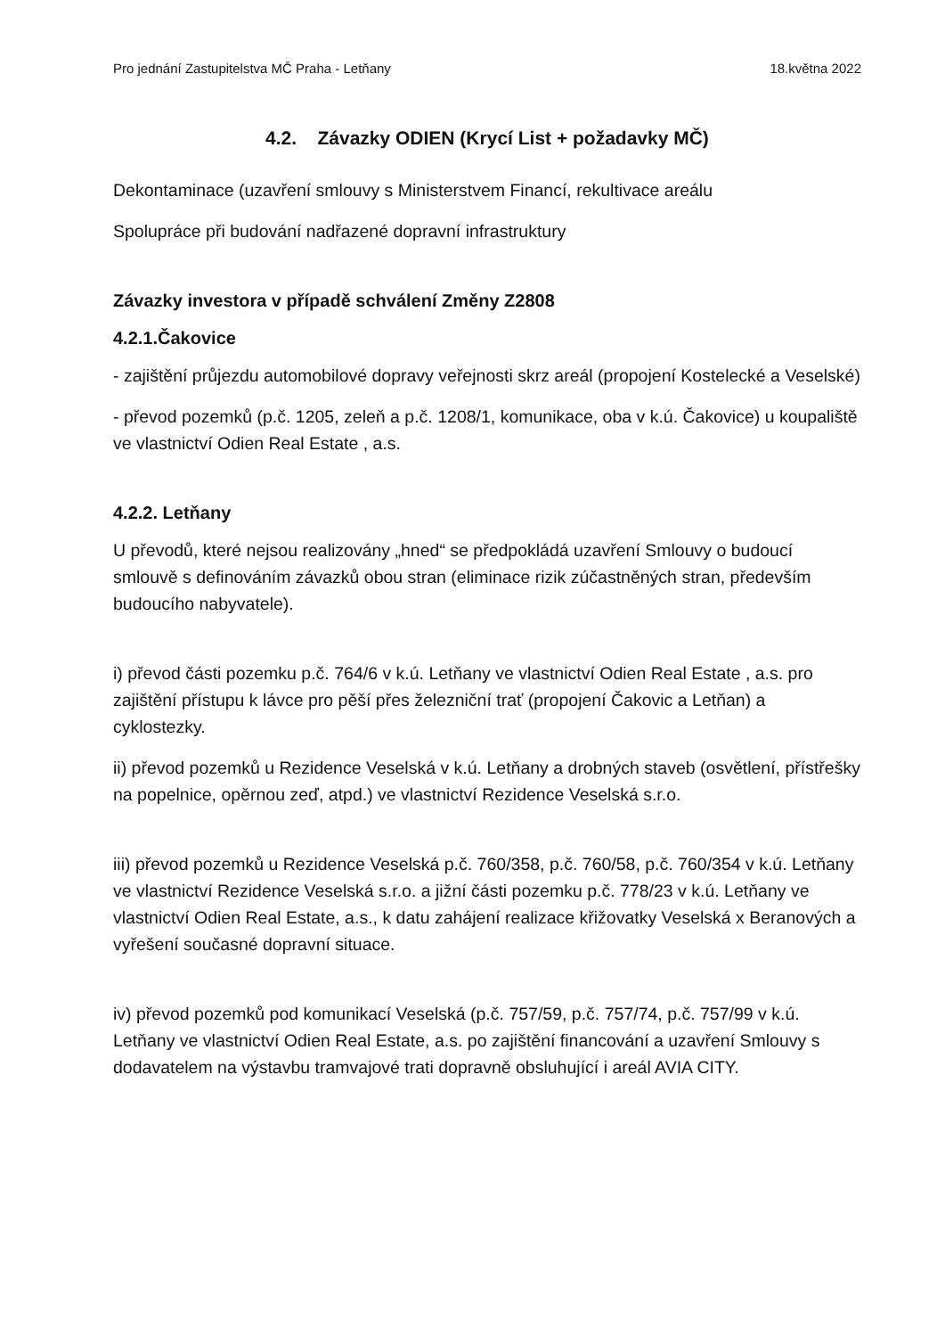Pro jednání Zastupitelstva MČ Praha - Letňany 18.května 2022
4.2. Závazky ODIEN (Krycí List + požadavky MČ)
Dekontaminace (uzavření smlouvy s Ministerstvem Financí, rekultivace areálu
Spolupráce při budování nadřazené dopravní infrastruktury
Závazky investora v případě schválení Změny Z2808
4.2.1.Čakovice
- zajištění průjezdu automobilové dopravy veřejnosti skrz areál (propojení Kostelecké a Veselské)
- převod pozemků (p.č. 1205, zeleň a p.č. 1208/1, komunikace, oba v k.ú. Čakovice) u koupaliště ve vlastnictví Odien Real Estate , a.s.
4.2.2. Letňany
U převodů, které nejsou realizovány „hned“ se předpokládá uzavření Smlouvy o budoucí smlouvě s definováním závazků obou stran (eliminace rizik zúčastněných stran, především budoucího nabyvatele).
i) převod části pozemku p.č. 764/6 v k.ú. Letňany ve vlastnictví Odien Real Estate , a.s. pro zajištění přístupu k lávce pro pěší přes železniční trať (propojení Čakovic a Letňan) a cyklostezky.
ii) převod pozemků u Rezidence Veselská v k.ú. Letňany a drobných staveb (osvětlení, přístřešky na popelnice, opěrnou zeď, atpd.) ve vlastnictví Rezidence Veselská s.r.o.
iii) převod pozemků u Rezidence Veselská p.č. 760/358, p.č. 760/58, p.č. 760/354 v k.ú. Letňany ve vlastnictví Rezidence Veselská s.r.o. a jižní části pozemku p.č. 778/23 v k.ú. Letňany ve vlastnictví Odien Real Estate, a.s., k datu zahájení realizace křižovatky Veselská x Beranových a vyřešení současné dopravní situace.
iv) převod pozemků pod komunikací Veselská (p.č. 757/59, p.č. 757/74, p.č. 757/99 v k.ú. Letňany ve vlastnictví Odien Real Estate, a.s. po zajištění financování a uzavření Smlouvy s dodavatelem na výstavbu tramvajové trati dopravně obsluhující i areál AVIA CITY.